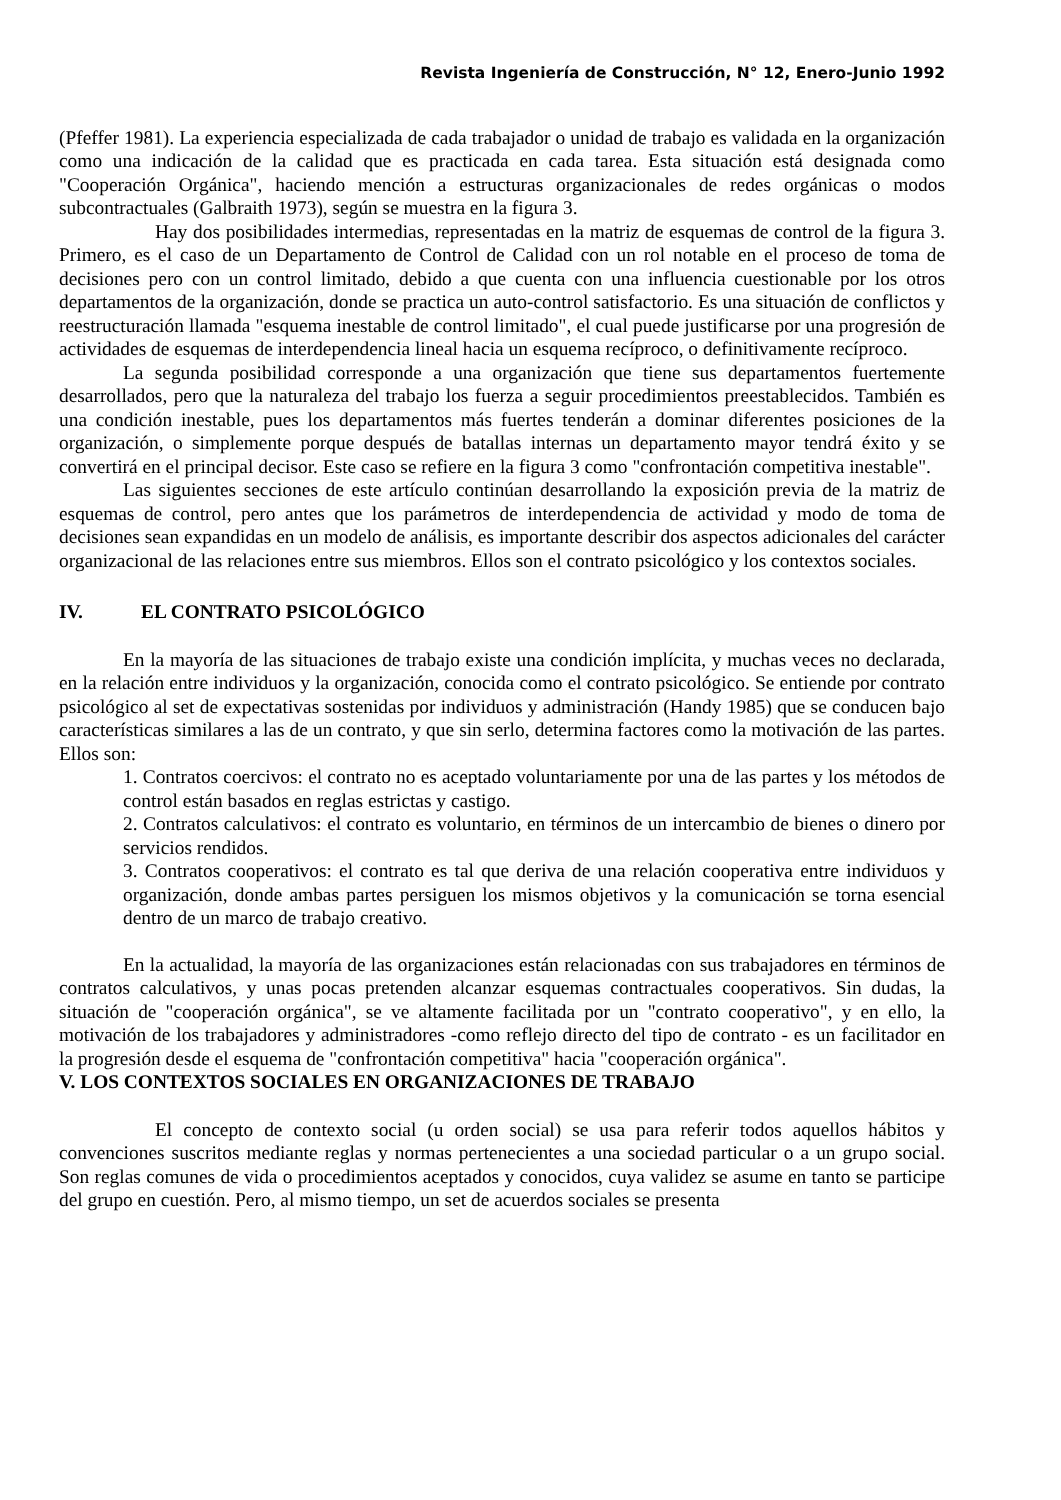Revista Ingeniería de Construcción, N° 12, Enero-Junio 1992
(Pfeffer 1981). La experiencia especializada de cada trabajador o unidad de trabajo es validada en la organización como una indicación de la calidad que es practicada en cada tarea. Esta situación está designada como "Cooperación Orgánica", haciendo mención a estructuras organizacionales de redes orgánicas o modos subcontractuales (Galbraith 1973), según se muestra en la figura 3.
Hay dos posibilidades intermedias, representadas en la matriz de esquemas de control de la figura 3. Primero, es el caso de un Departamento de Control de Calidad con un rol notable en el proceso de toma de decisiones pero con un control limitado, debido a que cuenta con una influencia cuestionable por los otros departamentos de la organización, donde se practica un auto-control satisfactorio. Es una situación de conflictos y reestructuración llamada "esquema inestable de control limitado", el cual puede justificarse por una progresión de actividades de esquemas de interdependencia lineal hacia un esquema recíproco, o definitivamente recíproco.
La segunda posibilidad corresponde a una organización que tiene sus departamentos fuertemente desarrollados, pero que la naturaleza del trabajo los fuerza a seguir procedimientos preestablecidos. También es una condición inestable, pues los departamentos más fuertes tenderán a dominar diferentes posiciones de la organización, o simplemente porque después de batallas internas un departamento mayor tendrá éxito y se convertirá en el principal decisor. Este caso se refiere en la figura 3 como "confrontación competitiva inestable".
Las siguientes secciones de este artículo continúan desarrollando la exposición previa de la matriz de esquemas de control, pero antes que los parámetros de interdependencia de actividad y modo de toma de decisiones sean expandidas en un modelo de análisis, es importante describir dos aspectos adicionales del carácter organizacional de las relaciones entre sus miembros. Ellos son el contrato psicológico y los contextos sociales.
IV. EL CONTRATO PSICOLÓGICO
En la mayoría de las situaciones de trabajo existe una condición implícita, y muchas veces no declarada, en la relación entre individuos y la organización, conocida como el contrato psicológico. Se entiende por contrato psicológico al set de expectativas sostenidas por individuos y administración (Handy 1985) que se conducen bajo características similares a las de un contrato, y que sin serlo, determina factores como la motivación de las partes. Ellos son:
1. Contratos coercivos: el contrato no es aceptado voluntariamente por una de las partes y los métodos de control están basados en reglas estrictas y castigo.
2. Contratos calculativos: el contrato es voluntario, en términos de un intercambio de bienes o dinero por servicios rendidos.
3. Contratos cooperativos: el contrato es tal que deriva de una relación cooperativa entre individuos y organización, donde ambas partes persiguen los mismos objetivos y la comunicación se torna esencial dentro de un marco de trabajo creativo.
En la actualidad, la mayoría de las organizaciones están relacionadas con sus trabajadores en términos de contratos calculativos, y unas pocas pretenden alcanzar esquemas contractuales cooperativos. Sin dudas, la situación de "cooperación orgánica", se ve altamente facilitada por un "contrato cooperativo", y en ello, la motivación de los trabajadores y administradores -como reflejo directo del tipo de contrato - es un facilitador en la progresión desde el esquema de "confrontación competitiva" hacia "cooperación orgánica".
V. LOS CONTEXTOS SOCIALES EN ORGANIZACIONES DE TRABAJO
El concepto de contexto social (u orden social) se usa para referir todos aquellos hábitos y convenciones suscritos mediante reglas y normas pertenecientes a una sociedad particular o a un grupo social. Son reglas comunes de vida o procedimientos aceptados y conocidos, cuya validez se asume en tanto se participe del grupo en cuestión. Pero, al mismo tiempo, un set de acuerdos sociales se presenta